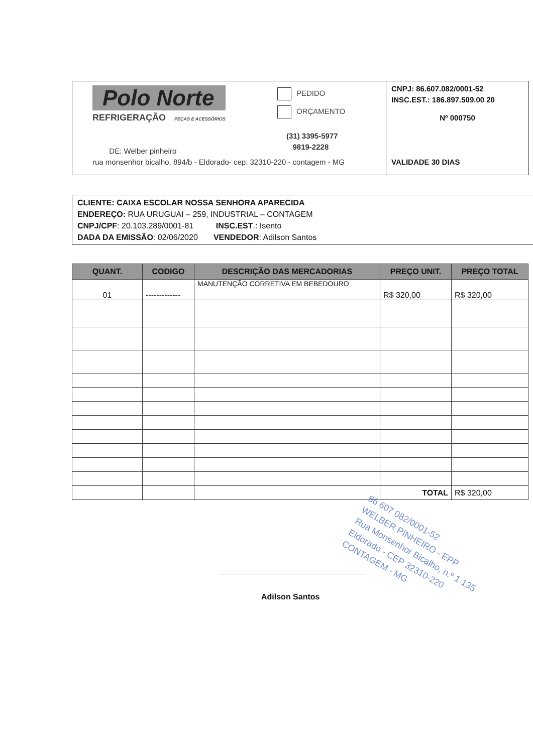Polo Norte
REFRIGERAÇÃO PEÇAS E ACESSÓRIOS
PEDIDO
ORÇAMENTO
(31) 3395-5977
9819-2228
DE: Welber pinheiro
rua monsenhor bicalho, 894/b - Eldorado- cep: 32310-220 - contagem - MG
CNPJ: 86.607.082/0001-52
INSC.EST.: 186.897.509.00 20
Nº 000750
VALIDADE 30 DIAS
CLIENTE: CAIXA ESCOLAR NOSSA SENHORA APARECIDA
ENDEREÇO: RUA URUGUAI – 259, INDUSTRIAL – CONTAGEM
CNPJ/CPF: 20.103.289/0001-81 INSC.EST.: Isento
DADA DA EMISSÃO: 02/06/2020 VENDEDOR: Adilson Santos
| QUANT. | CODIGO | DESCRIÇÃO DAS MERCADORIAS | PREÇO UNIT. | PREÇO TOTAL |
| --- | --- | --- | --- | --- |
| 01 | ------------- | MANUTENÇÃO CORRETIVA EM BEBEDOURO | R$ 320,00 | R$ 320,00 |
| | | | TOTAL | R$ 320,00 |
86 607 082/0001-52
WELBER PINHEIRO - EPP
Rua Monsenhor Bicalho, n.º 1 135
Eldorado - CEP 32310-220
CONTAGEM - MG
Adilson Santos